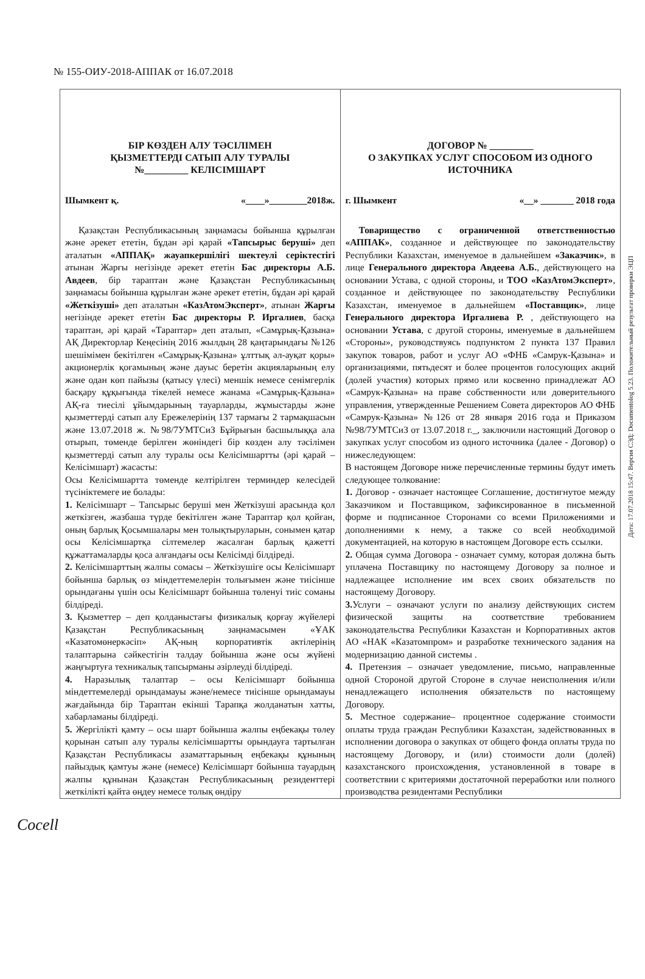№ 155-ОИУ-2018-АППАК от 16.07.2018
| БІР КӨЗДЕН АЛУ ТӘСІЛІМЕН ҚЫЗМЕТТЕРДІ САТЫП АЛУ ТУРАЛЫ №_________ КЕЛІСІМШАРТ Шымкент қ. «____»________2018ж. Қазақстан Республикасының заңнамасы бойынша құрылған және әрекет ететін, бұдан әрі қарай «Тапсырыс беруші» деп аталатын «АППАҚ» жауапкершілігі шектеулі серіктестігі атынан Жарғы негізінде әрекет ететін Бас директоры А.Б. Авдеев , бір тараптан және Қазақстан Республикасының заңнамасы бойынша құрылған және әрекет ететін, бұдан әрі қарай «Жеткізуші» деп аталатын «КазАтомЭксперт» , атынан Жарғы негізінде әрекет ететін Бас директоры Р. Иргалиев , басқа тараптан, әрі қарай «Тараптар» деп аталып, «Самұрық-Қазына» АҚ Директорлар Кеңесінің 2016 жылдың 28 қаңтарындағы №126 шешімімен бекітілген «Самұрық-Қазына» ұлттық әл-ауқат қоры» акционерлік қоғамының және дауыс беретін акцияларының елу және одан көп пайызы (қатысу үлесі) меншік немесе сенімгерлік басқару құқығында тікелей немесе жанама «Самұрық-Қазына» АҚ-ға тиесілі ұйымдарының тауарларды, жұмыстарды және қызметтерді сатып алу Ережелерінің 137 тармағы 2 тармақшасын және 13.07.2018 ж. №98/7УМТСиЗ Бұйрығын басшылыққа ала отырып, төменде берілген жөніндегі бір көзден алу тәсілімен қызметтерді сатып алу туралы осы Келісімшартты (әрі қарай – Келісімшарт) жасасты: Осы Келісімшартта төменде келтірілген терминдер келесідей түсініктемеге ие болады: 1. Келісімшарт – Тапсырыс беруші мен Жеткізуші арасында қол жеткізген, жазбаша түрде бекітілген және Тараптар қол қойған, оның барлық Қосымшалары мен толықтыруларын, сонымен қатар осы Келісімшартқа сілтемелер жасалған барлық қажетті құжаттамаларды қоса алғандағы осы Келісімді білдіреді. 2. Келісімшарттың жалпы сомасы – Жеткізушіге осы Келісімшарт бойынша барлық өз міндеттемелерін толығымен және тиісінше орындағаны үшін осы Келісімшарт бойынша төленуі тиіс соманы білдіреді. 3. Қызметтер – деп қолданыстағы физикалық қорғау жүйелері Қазақстан Республикасының заңнамасымен «ҰАК «Казатомөнеркәсіп» АҚ-ның корпоративтік актілерінің талаптарына сәйкестігін талдау бойынша және осы жүйені жаңғыртуға техникалық тапсырманы әзірлеуді білдіреді. 4. Наразылық талаптар – осы Келісімшарт бойынша міндеттемелерді орындамауы және/немесе тиісінше орындамауы жағдайында бір Тараптан екінші Тарапқа жолданатын хатты, хабарламаны білдіреді. 5. Жергілікті қамту – осы шарт бойынша жалпы еңбекақы төлеу қорынан сатып алу туралы келісімшартты орындауға тартылған Қазақстан Республикасы азаматтарының еңбекақы құнының пайыздық қамтуы және (немесе) Келісімшарт бойынша тауардың жалпы құнынан Қазақстан Республикасының резиденттері жеткілікті қайта өңдеу немесе толық өндіру | ДОГОВОР № _________ О ЗАКУПКАХ УСЛУГ СПОСОБОМ ИЗ ОДНОГО ИСТОЧНИКА г. Шымкент «__» _______ 2018 года Товарищество с ограниченной ответственностью «АППАК» , созданное и действующее по законодательству Республики Казахстан, именуемое в дальнейшем «Заказчик» , в лице Генерального директора Авдеева А.Б. , действующего на основании Устава, с одной стороны, и ТОО «КазАтомЭксперт» , созданное и действующее по законодательству Республики Казахстан, именуемое в дальнейшем «Поставщик» , лице Генерального директора Иргалиева Р. , действующего на основании Устава , с другой стороны, именуемые в дальнейшем «Стороны», руководствуясь подпунктом 2 пункта 137 Правил закупок товаров, работ и услуг АО «ФНБ «Самрук-Қазына» и организациями, пятьдесят и более процентов голосующих акций (долей участия) которых прямо или косвенно принадлежат АО «Самрук-Қазына» на праве собственности или доверительного управления, утвержденные Решением Совета директоров АО ФНБ «Самрук-Қазына» №126 от 28 января 2016 года и Приказом №98/7УМТСиЗ от 13.07.2018 г._, заключили настоящий Договор о закупках услуг способом из одного источника (далее - Договор) о нижеследующем: В настоящем Договоре ниже перечисленные термины будут иметь следующее толкование: 1. Договор - означает настоящее Соглашение, достигнутое между Заказчиком и Поставщиком, зафиксированное в письменной форме и подписанное Сторонами со всеми Приложениями и дополнениями к нему, а также со всей необходимой документацией, на которую в настоящем Договоре есть ссылки. 2. Общая сумма Договора - означает сумму, которая должна быть уплачена Поставщику по настоящему Договору за полное и надлежащее исполнение им всех своих обязательств по настоящему Договору. 3. Услуги – означают услуги по анализу действующих систем физической защиты на соответствие требованием законодательства Республики Казахстан и Корпоративных актов АО «НАК «Казатомпром» и разработке технического задания на модернизацию данной системы . 4. Претензия – означает уведомление, письмо, направленные одной Стороной другой Стороне в случае неисполнения и/или ненадлежащего исполнения обязательств по настоящему Договору. 5. Местное содержание– процентное содержание стоимости оплаты труда граждан Республики Казахстан, задействованных в исполнении договора о закупках от общего фонда оплаты труда по настоящему Договору, и (или) стоимости доли (долей) казахстанского происхождения, установленной в товаре в соответствии с критериями достаточной переработки или полного производства резидентами Республики |
Дата: 17.07.2018 15:47. Версия СЭД: Documentolog 5.23. Положительный результат проверки ЭЦП
Cocell